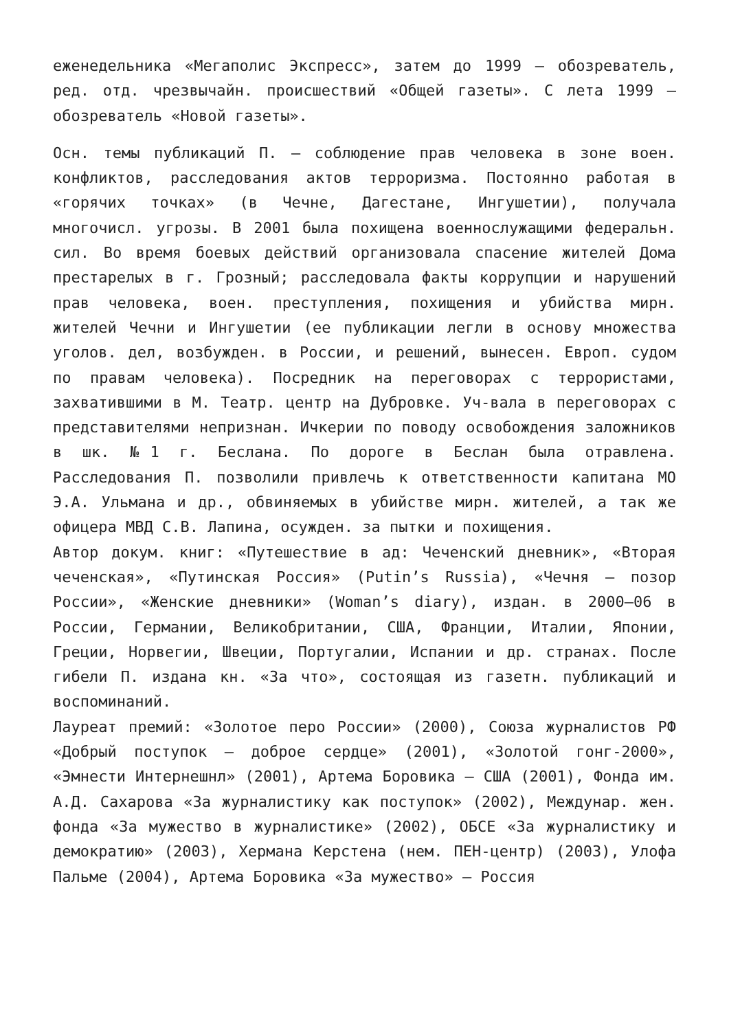еженедельника «Мегаполис Экспресс», затем до 1999 – обозреватель, ред. отд. чрезвычайн. происшествий «Общей газеты». С лета 1999 – обозреватель «Новой газеты».
Осн. темы публикаций П. – соблюдение прав человека в зоне воен. конфликтов, расследования актов терроризма. Постоянно работая в «горячих точках» (в Чечне, Дагестане, Ингушетии), получала многочисл. угрозы. В 2001 была похищена военнослужащими федеральн. сил. Во время боевых действий организовала спасение жителей Дома престарелых в г. Грозный; расследовала факты коррупции и нарушений прав человека, воен. преступления, похищения и убийства мирн. жителей Чечни и Ингушетии (ее публикации легли в основу множества уголов. дел, возбужден. в России, и решений, вынесен. Европ. судом по правам человека). Посредник на переговорах с террористами, захватившими в М. Театр. центр на Дубровке. Уч-вала в переговорах с представителями непризнан. Ичкерии по поводу освобождения заложников в шк. №1 г. Беслана. По дороге в Беслан была отравлена. Расследования П. позволили привлечь к ответственности капитана МО Э.А. Ульмана и др., обвиняемых в убийстве мирн. жителей, а так же офицера МВД С.В. Лапина, осужден. за пытки и похищения.
Автор докум. книг: «Путешествие в ад: Чеченский дневник», «Вторая чеченская», «Путинская Россия» (Putin’s Russia), «Чечня – позор России», «Женские дневники» (Woman’s diary), издан. в 2000–06 в России, Германии, Великобритании, США, Франции, Италии, Японии, Греции, Норвегии, Швеции, Португалии, Испании и др. странах. После гибели П. издана кн. «За что», состоящая из газетн. публикаций и воспоминаний.
Лауреат премий: «Золотое перо России» (2000), Союза журналистов РФ «Добрый поступок – доброе сердце» (2001), «Золотой гонг-2000», «Эмнести Интернешнл» (2001), Артема Боровика – США (2001), Фонда им. А.Д. Сахарова «За журналистику как поступок» (2002), Междунар. жен. фонда «За мужество в журналистике» (2002), ОБСЕ «За журналистику и демократию» (2003), Хермана Керстена (нем. ПЕН-центр) (2003), Улофа Пальме (2004), Артема Боровика «За мужество» – Россия